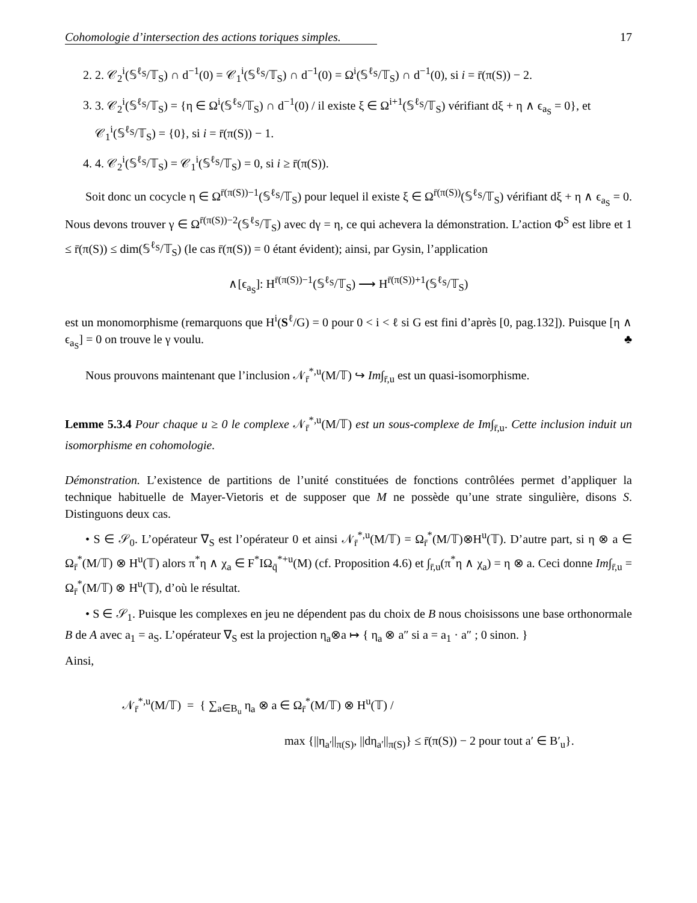Cohomologie d’intersection des actions toriques simples. 17
2. 2. 𝒞<sub>2</sub><sup>i</sup>(𝕊<sup>ℓ<sub>S</sub></sup>/𝕋<sub>S</sub>) ∩ d<sup>−1</sup>(0) = 𝒞<sub>1</sub><sup>i</sup>(𝕊<sup>ℓ<sub>S</sub></sup>/𝕋<sub>S</sub>) ∩ d<sup>−1</sup>(0) = Ω<sup>i</sup>(𝕊<sup>ℓ<sub>S</sub></sup>/𝕋<sub>S</sub>) ∩ d<sup>−1</sup>(0), si i = r̄(π(S)) − 2.
3. 3. 𝒞<sub>2</sub><sup>i</sup>(𝕊<sup>ℓ<sub>S</sub></sup>/𝕋<sub>S</sub>) = {η ∈ Ω<sup>i</sup>(𝕊<sup>ℓ<sub>S</sub></sup>/𝕋<sub>S</sub>) ∩ d<sup>−1</sup>(0) / il existe ξ ∈ Ω<sup>i+1</sup>(𝕊<sup>ℓ<sub>S</sub></sup>/𝕋<sub>S</sub>) vérifiant dξ + η ∧ ϵ<sub>a<sub>S</sub></sub> = 0}, et 𝒞<sub>1</sub><sup>i</sup>(𝕊<sup>ℓ<sub>S</sub></sup>/𝕋<sub>S</sub>) = {0}, si i = r̄(π(S)) − 1.
4. 4. 𝒞<sub>2</sub><sup>i</sup>(𝕊<sup>ℓ<sub>S</sub></sup>/𝕋<sub>S</sub>) = 𝒞<sub>1</sub><sup>i</sup>(𝕊<sup>ℓ<sub>S</sub></sup>/𝕋<sub>S</sub>) = 0, si i ≥ r̄(π(S)).
Soit donc un cocycle η ∈ Ω<sup>r̄(π(S))−1</sup>(𝕊<sup>ℓ<sub>S</sub></sup>/𝕋<sub>S</sub>) pour lequel il existe ξ ∈ Ω<sup>r̄(π(S))</sup>(𝕊<sup>ℓ<sub>S</sub></sup>/𝕋<sub>S</sub>) vérifiant dξ + η ∧ ϵ<sub>a<sub>S</sub></sub> = 0. Nous devons trouver γ ∈ Ω<sup>r̄(π(S))−2</sup>(𝕊<sup>ℓ<sub>S</sub></sup>/𝕋<sub>S</sub>) avec dγ = η, ce qui achevera la démonstration. L’action Φ<sup>S</sup> est libre et 1 ≤ r̄(π(S)) ≤ dim(𝕊<sup>ℓ<sub>S</sub></sup>/𝕋<sub>S</sub>) (le cas r̄(π(S)) = 0 étant évident); ainsi, par Gysin, l’application
∧[ϵ<sub>a<sub>S</sub></sub>]: H<sup>r̄(π(S))−1</sup>(𝕊<sup>ℓ<sub>S</sub></sup>/𝕋<sub>S</sub>) ⟶ H<sup>r̄(π(S))+1</sup>(𝕊<sup>ℓ<sub>S</sub></sup>/𝕋<sub>S</sub>)
est un monomorphisme (remarquons que H<sup>i</sup>(S<sup>ℓ</sup>/G) = 0 pour 0 < i < ℓ si G est fini d’après [0, pag.132]). Puisque [η ∧ ϵ<sub>a<sub>S</sub></sub>] = 0 on trouve le γ voulu. ♣
Nous prouvons maintenant que l’inclusion 𝒩<sub>r̄</sub><sup>*,u</sup>(M/𝕋) ↪ Im∫<sub>r̄,u</sub> est un quasi-isomorphisme.
Lemme 5.3.4 Pour chaque u ≥ 0 le complexe 𝒩<sub>r̄</sub><sup>*,u</sup>(M/𝕋) est un sous-complexe de Im∫<sub>r̄,u</sub>. Cette inclusion induit un isomorphisme en cohomologie.
Démonstration. L’existence de partitions de l’unité constituées de fonctions contrôlées permet d’appliquer la technique habituelle de Mayer-Vietoris et de supposer que M ne possède qu’une strate singulière, disons S. Distinguons deux cas.
• S ∈ 𝒮<sub>0</sub>. L’opérateur ∇<sub>S</sub> est l’opérateur 0 et ainsi 𝒩<sub>r̄</sub><sup>*,u</sup>(M/𝕋) = Ω<sub>r̄</sub><sup>*</sup>(M/𝕋)⊗H<sup>u</sup>(𝕋). D’autre part, si η ⊗ a ∈ Ω<sub>r̄</sub><sup>*</sup>(M/𝕋) ⊗ H<sup>u</sup>(𝕋) alors π<sup>*</sup>η ∧ χ<sub>a</sub> ∈ F<sup>*</sup>IΩ<sub>q̄</sub><sup>*+u</sup>(M) (cf. Proposition 4.6) et ∫<sub>r̄,u</sub>(π<sup>*</sup>η ∧ χ<sub>a</sub>) = η ⊗ a. Ceci donne Im∫<sub>r̄,u</sub> = Ω<sub>r̄</sub><sup>*</sup>(M/𝕋) ⊗ H<sup>u</sup>(𝕋), d’où le résultat.
• S ∈ 𝒮<sub>1</sub>. Puisque les complexes en jeu ne dépendent pas du choix de B nous choisissons une base orthonormale B de A avec a<sub>1</sub> = a<sub>S</sub>. L’opérateur ∇<sub>S</sub> est la projection η<sub>a</sub>⊗a ↦ { η<sub>a</sub> ⊗ a″ si a = a<sub>1</sub> · a″ ; 0 sinon. }
Ainsi,
𝒩<sub>r̄</sub><sup>*,u</sup>(M/𝕋) = { ∑<sub>a∈B<sub>u</sub></sub> η<sub>a</sub> ⊗ a ∈ Ω<sub>r̄</sub><sup>*</sup>(M/𝕋) ⊗ H<sup>u</sup>(𝕋) /
max {||η<sub>a′</sub>||<sub>π(S)</sub>, ||dη<sub>a′</sub>||<sub>π(S)</sub>} ≤ r̄(π(S)) − 2 pour tout a′ ∈ B′<sub>u</sub>}.